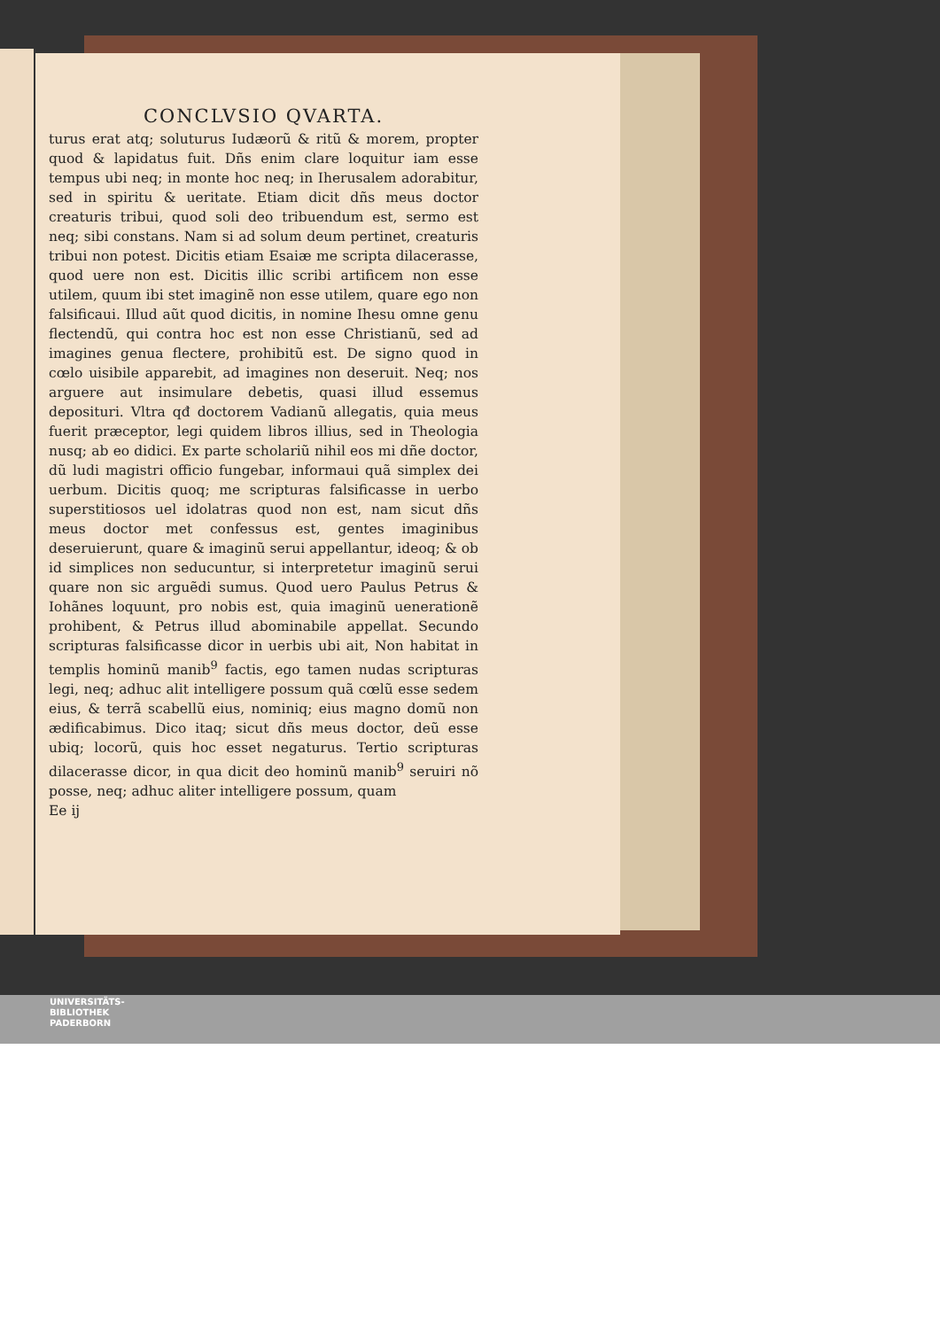CONCLVSIO QVARTA.
turus erat atq; soluturus Iudæorũ & ritũ & morem, propter quod & lapidatus fuit. Dñs enim clare loquitur iam esse tempus ubi neq; in monte hoc neq; in Iherusalem adorabitur, sed in spiritu & ueritate. Etiam dicit dñs meus doctor creaturis tribui, quod soli deo tribuendum est, sermo est neq; sibi constans. Nam si ad solum deum pertinet, creaturis tribui non potest. Dicitis etiam Esaiæ me scripta dilacerasse, quod uere non est. Dicitis illic scribi artificem non esse utilem, quum ibi stet imaginẽ non esse utilem, quare ego non falsificaui. Illud aũt quod dicitis, in nomine Ihesu omne genu flectendũ, qui contra hoc est non esse Christianũ, sed ad imagines genua flectere, prohibitũ est. De signo quod in cœlo uisibile apparebit, ad imagines non deseruit. Neq; nos arguere aut insimulare debetis, quasi illud essemus deposituri. Vltra qđ doctorem Vadianũ allegatis, quia meus fuerit præceptor, legi quidem libros illius, sed in Theologia nusq; ab eo didici. Ex parte scholariũ nihil eos mi dñe doctor, dũ ludi magistri officio fungebar, informaui quã simplex dei uerbum. Dicitis quoq; me scripturas falsificasse in uerbo superstitiosos uel idolatras quod non est, nam sicut dñs meus doctor met confessus est, gentes imaginibus deseruierunt, quare & imaginũ serui appellantur, ideoq; & ob id simplices non seducuntur, si interpretetur imaginũ serui quare non sic arguẽdi sumus. Quod uero Paulus Petrus & Iohãnes loquunt, pro nobis est, quia imaginũ uenerationẽ prohibent, & Petrus illud abominabile appellat. Secundo scripturas falsificasse dicor in uerbis ubi ait, Non habitat in templis hominũ manib<sup>9</sup> factis, ego tamen nudas scripturas legi, neq; adhuc alit intelligere possum quã cœlũ esse sedem eius, & terrã scabellũ eius, nominiq; eius magno domũ non ædificabimus. Dico itaq; sicut dñs meus doctor, deũ esse ubiq; locorũ, quis hoc esset negaturus. Tertio scripturas dilacerasse dicor, in qua dicit deo hominũ manib<sup>9</sup> seruiri nõ posse, neq; adhuc aliter intelligere possum, quam
Ee ij
UNIVERSITÄTS-
BIBLIOTHEK
PADERBORN